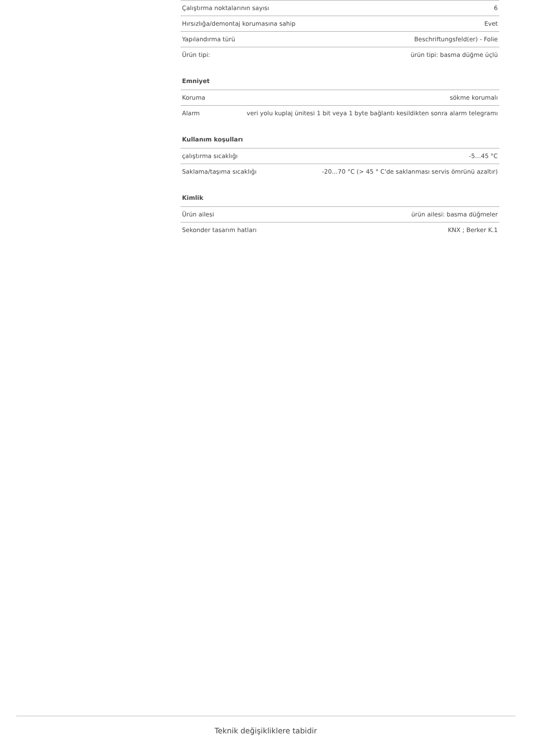| Çalıştırma noktalarının sayısı | 6 |
| Hırsızlığa/demontaj korumasına sahip | Evet |
| Yapılandırma türü | Beschriftungsfeld(er) - Folie |
| Ürün tipi: | ürün tipi: basma düğme üçlü |
Emniyet
| Koruma | sökme korumalı |
| Alarm | veri yolu kuplaj ünitesi 1 bit veya 1 byte bağlantı kesildikten sonra alarm telegramı |
Kullanım koşulları
| çalıştırma sıcaklığı | -5…45 °C |
| Saklama/taşıma sıcaklığı | -20…70 °C (> 45 ° C'de saklanması servis ömrünü azaltır) |
Kimlik
| Ürün ailesi | ürün ailesi: basma düğmeler |
| Sekonder tasarım hatları | KNX ; Berker K.1 |
Teknik değişikliklere tabidir